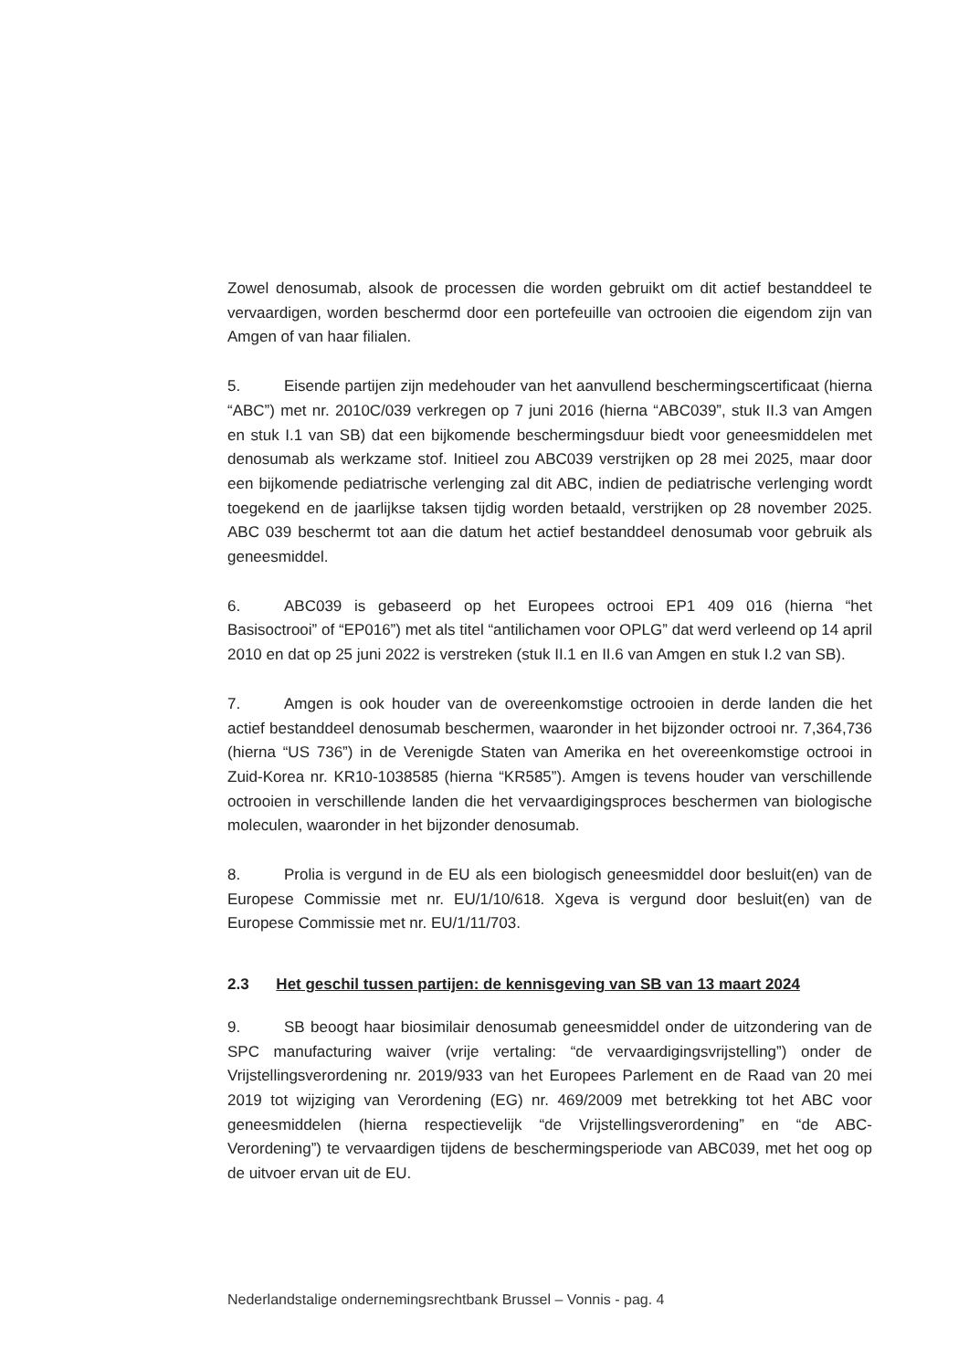Zowel denosumab, alsook de processen die worden gebruikt om dit actief bestanddeel te vervaardigen, worden beschermd door een portefeuille van octrooien die eigendom zijn van Amgen of van haar filialen.
5. Eisende partijen zijn medehouder van het aanvullend beschermingscertificaat (hierna “ABC”) met nr. 2010C/039 verkregen op 7 juni 2016 (hierna “ABC039”, stuk II.3 van Amgen en stuk I.1 van SB) dat een bijkomende beschermingsduur biedt voor geneesmiddelen met denosumab als werkzame stof. Initieel zou ABC039 verstrijken op 28 mei 2025, maar door een bijkomende pediatrische verlenging zal dit ABC, indien de pediatrische verlenging wordt toegekend en de jaarlijkse taksen tijdig worden betaald, verstrijken op 28 november 2025. ABC 039 beschermt tot aan die datum het actief bestanddeel denosumab voor gebruik als geneesmiddel.
6. ABC039 is gebaseerd op het Europees octrooi EP1 409 016 (hierna “het Basisoctrooi” of “EP016”) met als titel “antilichamen voor OPLG” dat werd verleend op 14 april 2010 en dat op 25 juni 2022 is verstreken (stuk II.1 en II.6 van Amgen en stuk I.2 van SB).
7. Amgen is ook houder van de overeenkomstige octrooien in derde landen die het actief bestanddeel denosumab beschermen, waaronder in het bijzonder octrooi nr. 7,364,736 (hierna “US 736”) in de Verenigde Staten van Amerika en het overeenkomstige octrooi in Zuid-Korea nr. KR10-1038585 (hierna “KR585”). Amgen is tevens houder van verschillende octrooien in verschillende landen die het vervaardigingsproces beschermen van biologische moleculen, waaronder in het bijzonder denosumab.
8. Prolia is vergund in de EU als een biologisch geneesmiddel door besluit(en) van de Europese Commissie met nr. EU/1/10/618. Xgeva is vergund door besluit(en) van de Europese Commissie met nr. EU/1/11/703.
2.3 Het geschil tussen partijen: de kennisgeving van SB van 13 maart 2024
9. SB beoogt haar biosimilair denosumab geneesmiddel onder de uitzondering van de SPC manufacturing waiver (vrije vertaling: “de vervaardigingsvrijstelling”) onder de Vrijstellingsverordening nr. 2019/933 van het Europees Parlement en de Raad van 20 mei 2019 tot wijziging van Verordening (EG) nr. 469/2009 met betrekking tot het ABC voor geneesmiddelen (hierna respectievelijk “de Vrijstellingsverordening” en “de ABC-Verordening”) te vervaardigen tijdens de beschermingsperiode van ABC039, met het oog op de uitvoer ervan uit de EU.
Nederlandstalige ondernemingsrechtbank Brussel – Vonnis - pag. 4